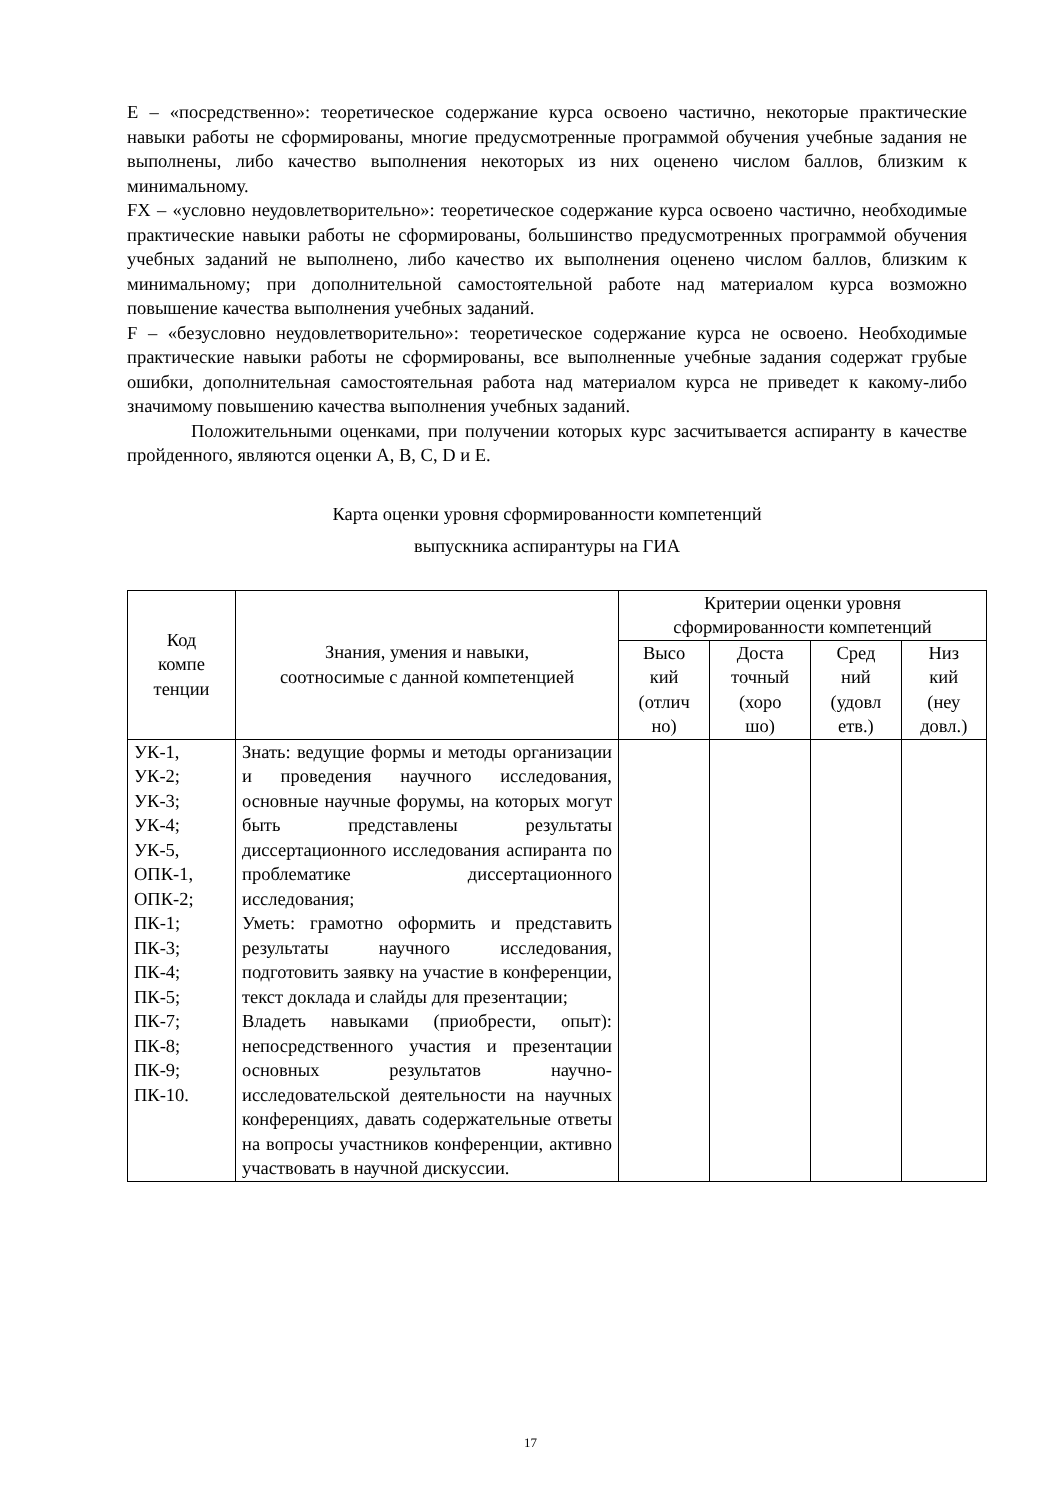E – «посредственно»: теоретическое содержание курса освоено частично, некоторые практические навыки работы не сформированы, многие предусмотренные программой обучения учебные задания не выполнены, либо качество выполнения некоторых из них оценено числом баллов, близким к минимальному.
FX – «условно неудовлетворительно»: теоретическое содержание курса освоено частично, необходимые практические навыки работы не сформированы, большинство предусмотренных программой обучения учебных заданий не выполнено, либо качество их выполнения оценено числом баллов, близким к минимальному; при дополнительной самостоятельной работе над материалом курса возможно повышение качества выполнения учебных заданий.
F – «безусловно неудовлетворительно»: теоретическое содержание курса не освоено. Необходимые практические навыки работы не сформированы, все выполненные учебные задания содержат грубые ошибки, дополнительная самостоятельная работа над материалом курса не приведет к какому-либо значимому повышению качества выполнения учебных заданий.
Положительными оценками, при получении которых курс засчитывается аспиранту в качестве пройденного, являются оценки A, B, C, D и E.
Карта оценки уровня сформированности компетенций
выпускника аспирантуры на ГИА
| Код компе тенции | Знания, умения и навыки, соотносимые с данной компетенцией | Критерии оценки уровня сформированности компетенций | | | |
| --- | --- | --- | --- | --- | --- |
| | | Высо кий (отлич но) | Доста точный (хоро шо) | Сред ний (удовл етв.) | Низ кий (неу довл.) |
| УК-1, УК-2; УК-3; УК-4; УК-5, ОПК-1, ОПК-2; ПК-1; ПК-3; ПК-4; ПК-5; ПК-7; ПК-8; ПК-9; ПК-10. | Знать: ведущие формы и методы организации и проведения научного исследования, основные научные форумы, на которых могут быть представлены результаты диссертационного исследования аспиранта по проблематике диссертационного исследования; Уметь: грамотно оформить и представить результаты научного исследования, подготовить заявку на участие в конференции, текст доклада и слайды для презентации; Владеть навыками (приобрести, опыт): непосредственного участия и презентации основных результатов научно-исследовательской деятельности на научных конференциях, давать содержательные ответы на вопросы участников конференции, активно участвовать в научной дискуссии. | | | | |
17